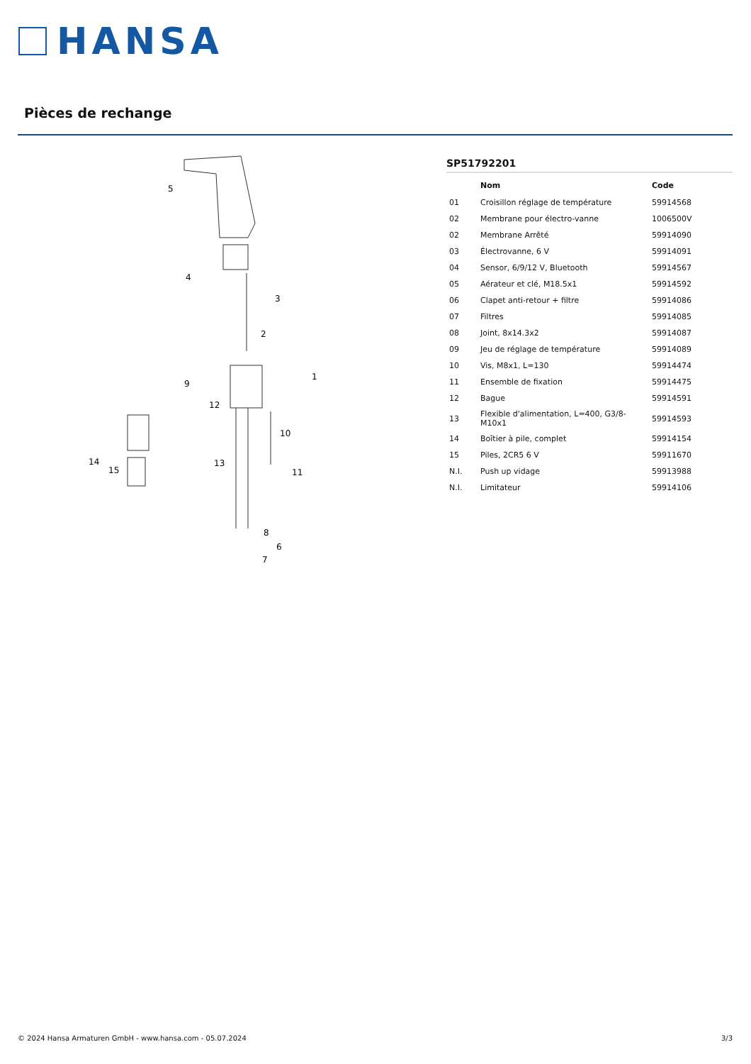HANSA
Pièces de rechange
5
4
3
2
9
1
12
10
14
15
13
11
8
6
7
SP51792201
| | Nom | Code |
| --- | --- | --- |
| 01 | Croisillon réglage de température | 59914568 |
| 02 | Membrane pour électro-vanne | 1006500V |
| 02 | Membrane Arrêté | 59914090 |
| 03 | Électrovanne, 6 V | 59914091 |
| 04 | Sensor, 6/9/12 V, Bluetooth | 59914567 |
| 05 | Aérateur et clé, M18.5x1 | 59914592 |
| 06 | Clapet anti-retour + filtre | 59914086 |
| 07 | Filtres | 59914085 |
| 08 | Joint, 8x14.3x2 | 59914087 |
| 09 | Jeu de réglage de température | 59914089 |
| 10 | Vis, M8x1, L=130 | 59914474 |
| 11 | Ensemble de fixation | 59914475 |
| 12 | Bague | 59914591 |
| 13 | Flexible d'alimentation, L=400, G3/8-M10x1 | 59914593 |
| 14 | Boîtier à pile, complet | 59914154 |
| 15 | Piles, 2CR5 6 V | 59911670 |
| N.I. | Push up vidage | 59913988 |
| N.I. | Limitateur | 59914106 |
© 2024 Hansa Armaturen GmbH - www.hansa.com - 05.07.2024 3/3